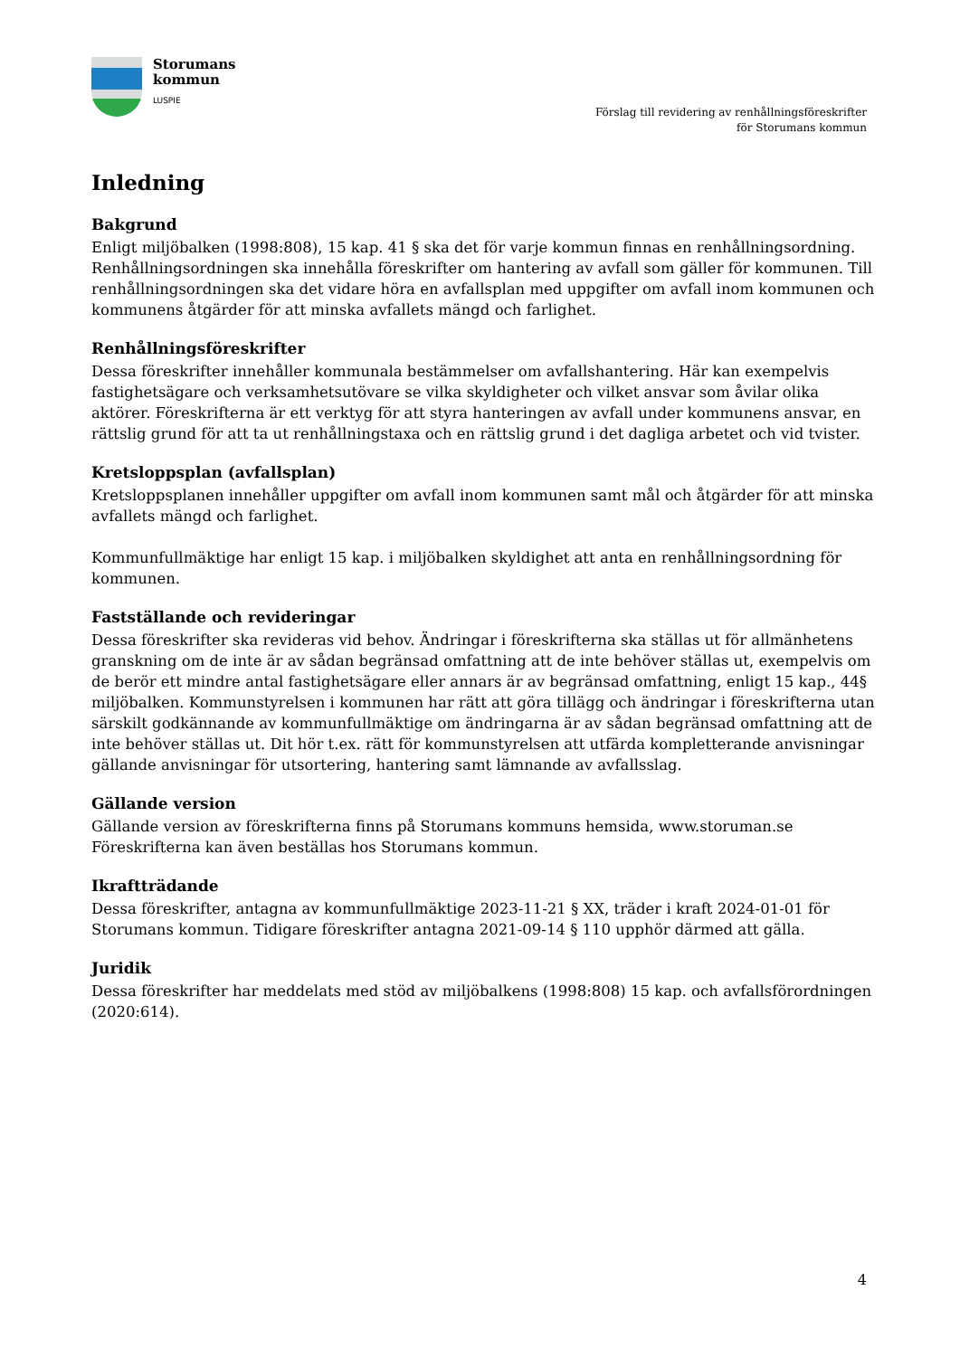Storumans
kommun
LUSPIE
Förslag till revidering av renhållningsföreskrifter
för Storumans kommun
Inledning
Bakgrund
Enligt miljöbalken (1998:808), 15 kap. 41 § ska det för varje kommun finnas en renhållningsordning. Renhållningsordningen ska innehålla föreskrifter om hantering av avfall som gäller för kommunen. Till renhållningsordningen ska det vidare höra en avfallsplan med uppgifter om avfall inom kommunen och kommunens åtgärder för att minska avfallets mängd och farlighet.
Renhållningsföreskrifter
Dessa föreskrifter innehåller kommunala bestämmelser om avfallshantering. Här kan exempelvis fastighetsägare och verksamhetsutövare se vilka skyldigheter och vilket ansvar som åvilar olika aktörer. Föreskrifterna är ett verktyg för att styra hanteringen av avfall under kommunens ansvar, en rättslig grund för att ta ut renhållningstaxa och en rättslig grund i det dagliga arbetet och vid tvister.
Kretsloppsplan (avfallsplan)
Kretsloppsplanen innehåller uppgifter om avfall inom kommunen samt mål och åtgärder för att minska avfallets mängd och farlighet.
Kommunfullmäktige har enligt 15 kap. i miljöbalken skyldighet att anta en renhållningsordning för kommunen.
Fastställande och revideringar
Dessa föreskrifter ska revideras vid behov. Ändringar i föreskrifterna ska ställas ut för allmänhetens granskning om de inte är av sådan begränsad omfattning att de inte behöver ställas ut, exempelvis om de berör ett mindre antal fastighetsägare eller annars är av begränsad omfattning, enligt 15 kap., 44§ miljöbalken. Kommunstyrelsen i kommunen har rätt att göra tillägg och ändringar i föreskrifterna utan särskilt godkännande av kommunfullmäktige om ändringarna är av sådan begränsad omfattning att de inte behöver ställas ut. Dit hör t.ex. rätt för kommunstyrelsen att utfärda kompletterande anvisningar gällande anvisningar för utsortering, hantering samt lämnande av avfallsslag.
Gällande version
Gällande version av föreskrifterna finns på Storumans kommuns hemsida, www.storuman.se
Föreskrifterna kan även beställas hos Storumans kommun.
Ikraftträdande
Dessa föreskrifter, antagna av kommunfullmäktige 2023-11-21 § XX, träder i kraft 2024-01-01 för Storumans kommun. Tidigare föreskrifter antagna 2021-09-14 § 110 upphör därmed att gälla.
Juridik
Dessa föreskrifter har meddelats med stöd av miljöbalkens (1998:808) 15 kap. och avfallsförordningen (2020:614).
4